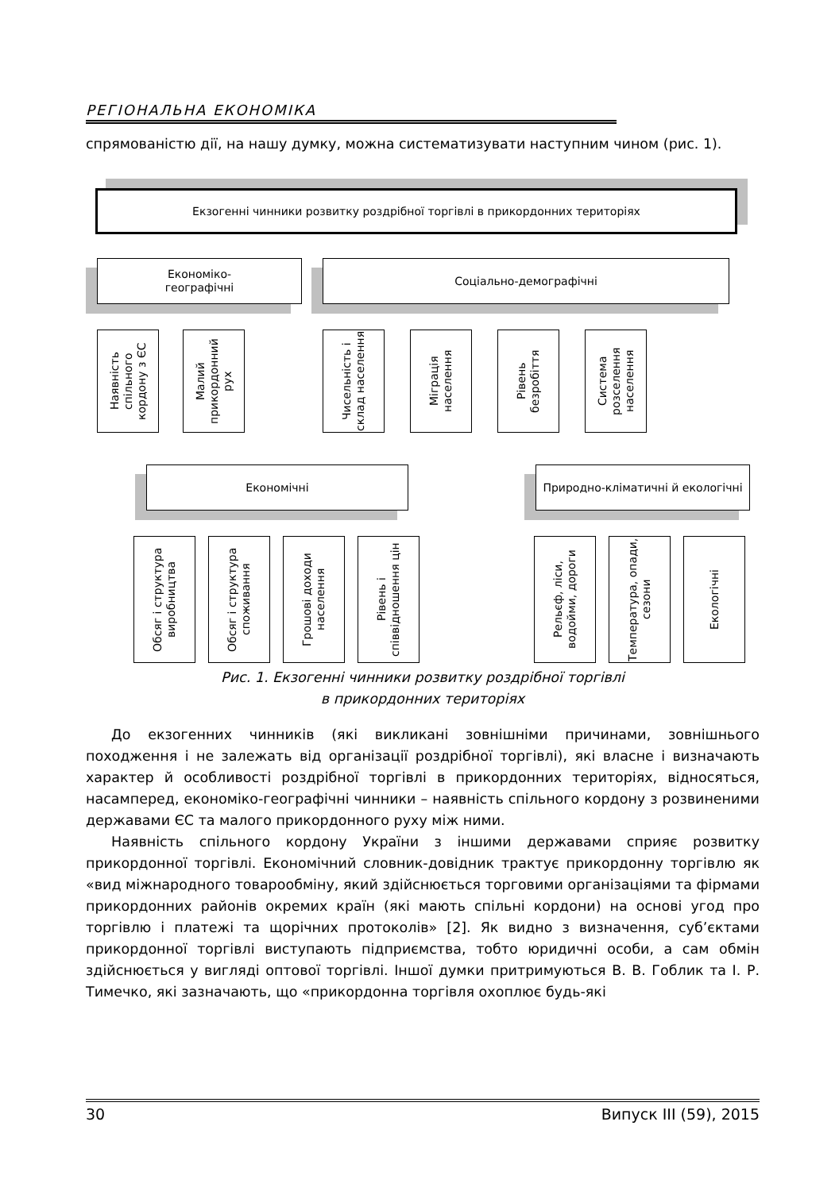РЕГІОНАЛЬНА ЕКОНОМІКА
спрямованістю дії, на нашу думку, можна систематизувати наступним чином (рис. 1).
Екзогенні чинники розвитку роздрібної торгівлі в прикордонних територіях
Економіко-
географічні
Соціально-демографічні
Наявність спільного кордону з ЄС
Малий прикордонний рух
Чисельність і склад населення
Міграція населення
Рівень безробіття
Система розселення населення
Економічні Природно-кліматичні й екологічні
Обсяг і структура виробництва
Обсяг і структура споживання
Грошові доходи населення
Рівень і співвідношення цін
Рельєф, ліси, водойми, дороги
Температура, опади, сезони
Екологічні
Рис. 1. Екзогенні чинники розвитку роздрібної торгівлі
в прикордонних територіях
До екзогенних чинників (які викликані зовнішніми причинами, зовнішнього походження і не залежать від організації роздрібної торгівлі), які власне і визначають характер й особливості роздрібної торгівлі в прикордонних територіях, відносяться, насамперед, економіко-географічні чинники – наявність спільного кордону з розвиненими державами ЄС та малого прикордонного руху між ними.
Наявність спільного кордону України з іншими державами сприяє розвитку прикордонної торгівлі. Економічний словник-довідник трактує прикордонну торгівлю як «вид міжнародного товарообміну, який здійснюється торговими організаціями та фірмами прикордонних районів окремих країн (які мають спільні кордони) на основі угод про торгівлю і платежі та щорічних протоколів» [2]. Як видно з визначення, суб’єктами прикордонної торгівлі виступають підприємства, тобто юридичні особи, а сам обмін здійснюється у вигляді оптової торгівлі. Іншої думки притримуються В. В. Гоблик та І. Р. Тимечко, які зазначають, що «прикордонна торгівля охоплює будь-які
30 Випуск ІІІ (59), 2015